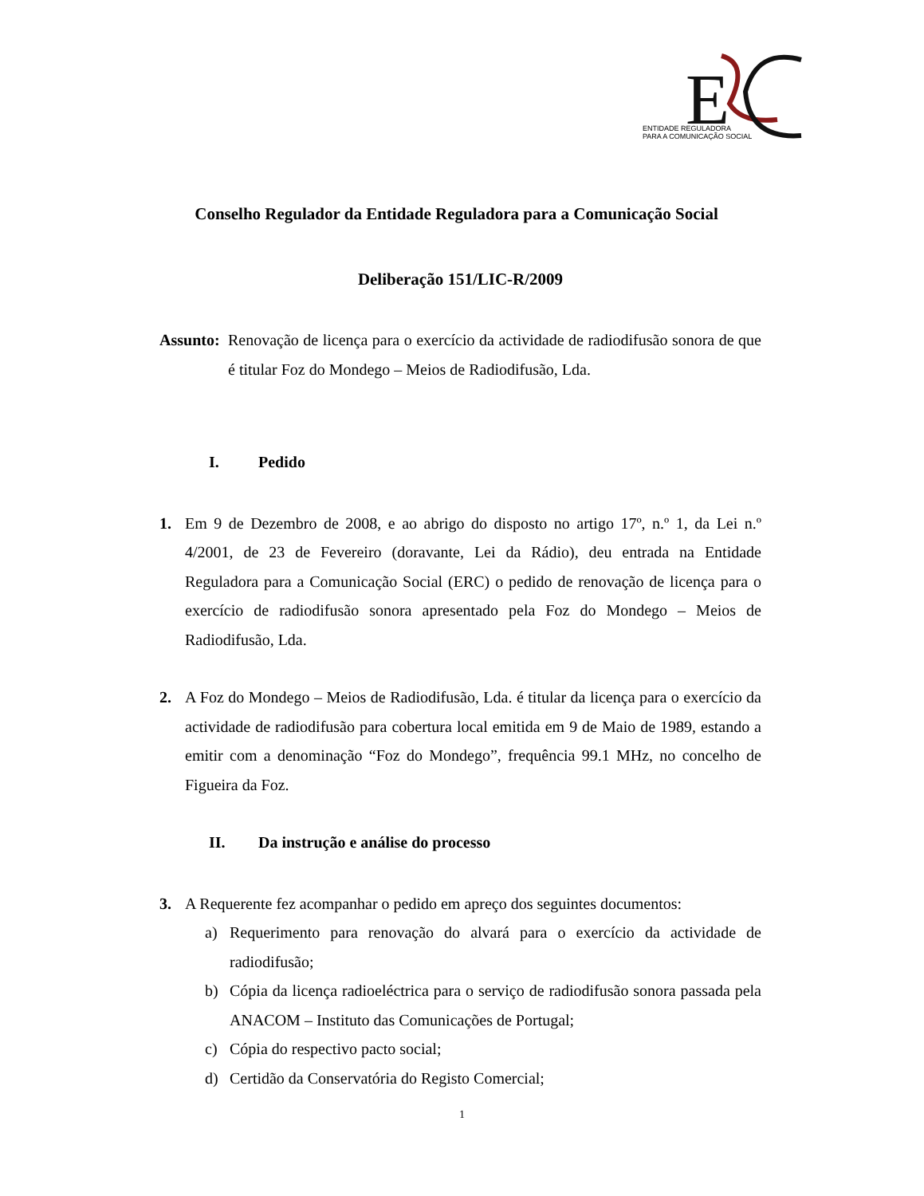E
ENTIDADE REGULADORA
PARA A COMUNICAÇÃO SOCIAL
Conselho Regulador da Entidade Reguladora para a Comunicação Social
Deliberação 151/LIC-R/2009
Assunto:
Renovação de licença para o exercício da actividade de radiodifusão sonora de que é titular Foz do Mondego – Meios de Radiodifusão, Lda.
I. Pedido
1. Em 9 de Dezembro de 2008, e ao abrigo do disposto no artigo 17º, n.º 1, da Lei n.º 4/2001, de 23 de Fevereiro (doravante, Lei da Rádio), deu entrada na Entidade Reguladora para a Comunicação Social (ERC) o pedido de renovação de licença para o exercício de radiodifusão sonora apresentado pela Foz do Mondego – Meios de Radiodifusão, Lda.
2. A Foz do Mondego – Meios de Radiodifusão, Lda. é titular da licença para o exercício da actividade de radiodifusão para cobertura local emitida em 9 de Maio de 1989, estando a emitir com a denominação “Foz do Mondego”, frequência 99.1 MHz, no concelho de Figueira da Foz.
II. Da instrução e análise do processo
3. A Requerente fez acompanhar o pedido em apreço dos seguintes documentos:
a) Requerimento para renovação do alvará para o exercício da actividade de radiodifusão;
b) Cópia da licença radioeléctrica para o serviço de radiodifusão sonora passada pela ANACOM – Instituto das Comunicações de Portugal;
c) Cópia do respectivo pacto social;
d) Certidão da Conservatória do Registo Comercial;
1